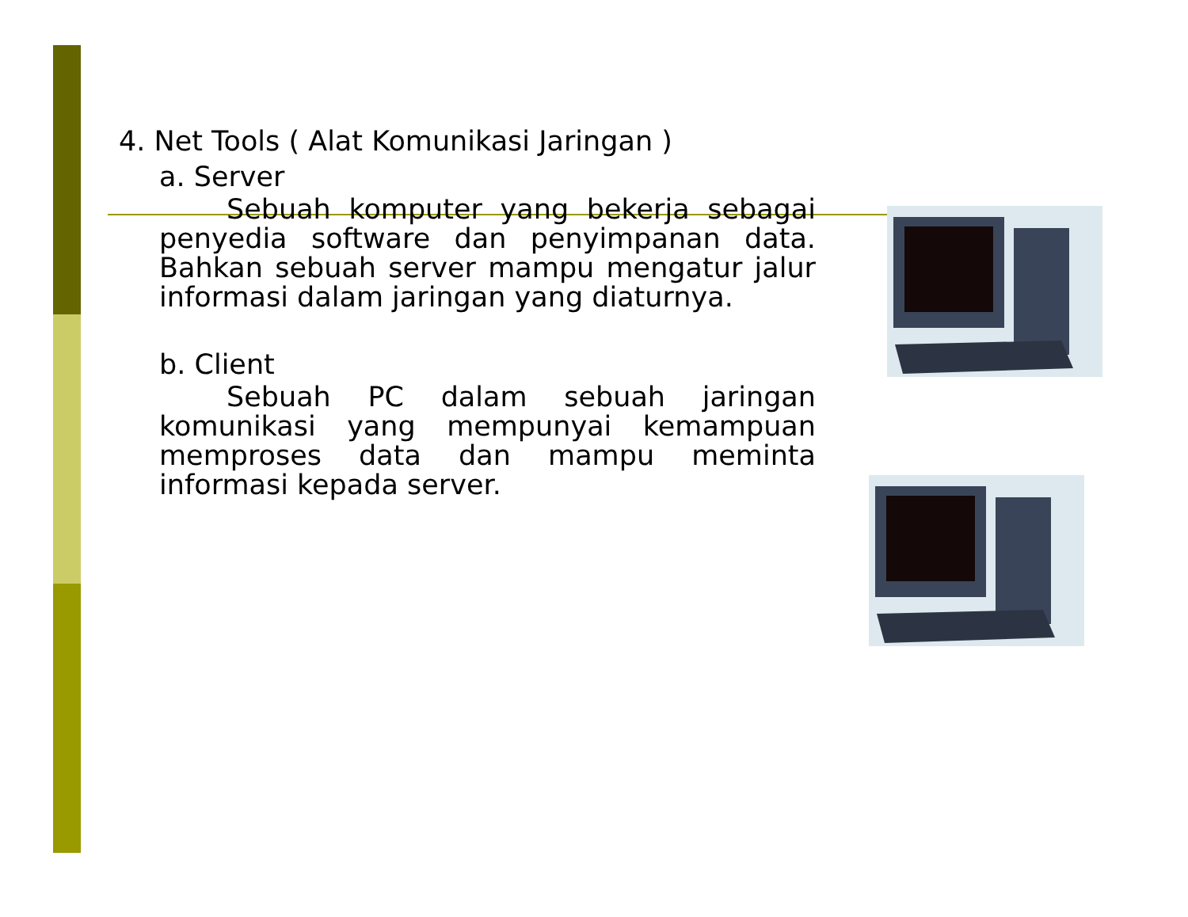4. Net Tools ( Alat Komunikasi Jaringan )
a. Server
Sebuah komputer yang bekerja sebagai penyedia software dan penyimpanan data. Bahkan sebuah server mampu mengatur jalur informasi dalam jaringan yang diaturnya.
b. Client
Sebuah PC dalam sebuah jaringan komunikasi yang mempunyai kemampuan memproses data dan mampu meminta informasi kepada server.